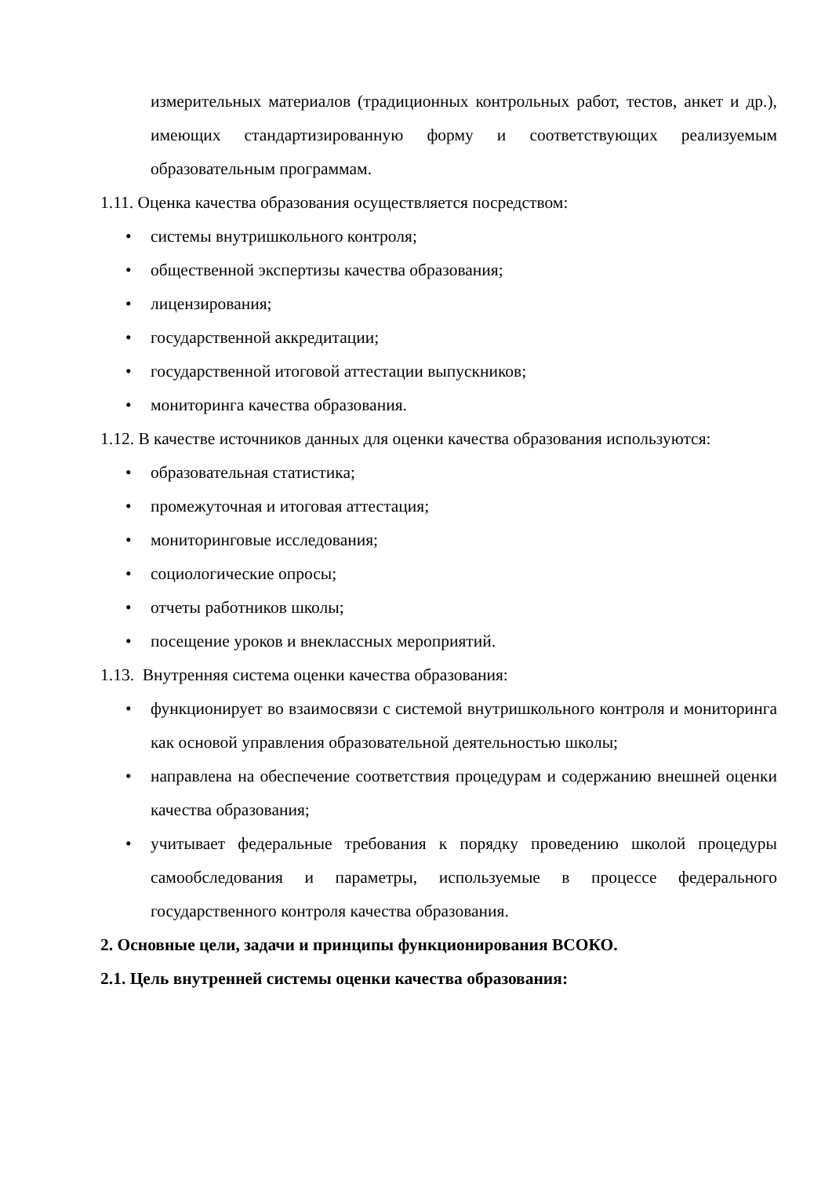измерительных материалов (традиционных контрольных работ, тестов, анкет и др.), имеющих стандартизированную форму и соответствующих реализуемым образовательным программам.
1.11. Оценка качества образования осуществляется посредством:
• системы внутришкольного контроля;
• общественной экспертизы качества образования;
• лицензирования;
• государственной аккредитации;
• государственной итоговой аттестации выпускников;
• мониторинга качества образования.
1.12. В качестве источников данных для оценки качества образования используются:
• образовательная статистика;
• промежуточная и итоговая аттестация;
• мониторинговые исследования;
• социологические опросы;
• отчеты работников школы;
• посещение уроков и внеклассных мероприятий.
1.13. Внутренняя система оценки качества образования:
• функционирует во взаимосвязи с системой внутришкольного контроля и мониторинга как основой управления образовательной деятельностью школы;
• направлена на обеспечение соответствия процедурам и содержанию внешней оценки качества образования;
• учитывает федеральные требования к порядку проведению школой процедуры самообследования и параметры, используемые в процессе федерального государственного контроля качества образования.
2. Основные цели, задачи и принципы функционирования ВСОКО.
2.1. Цель внутренней системы оценки качества образования: